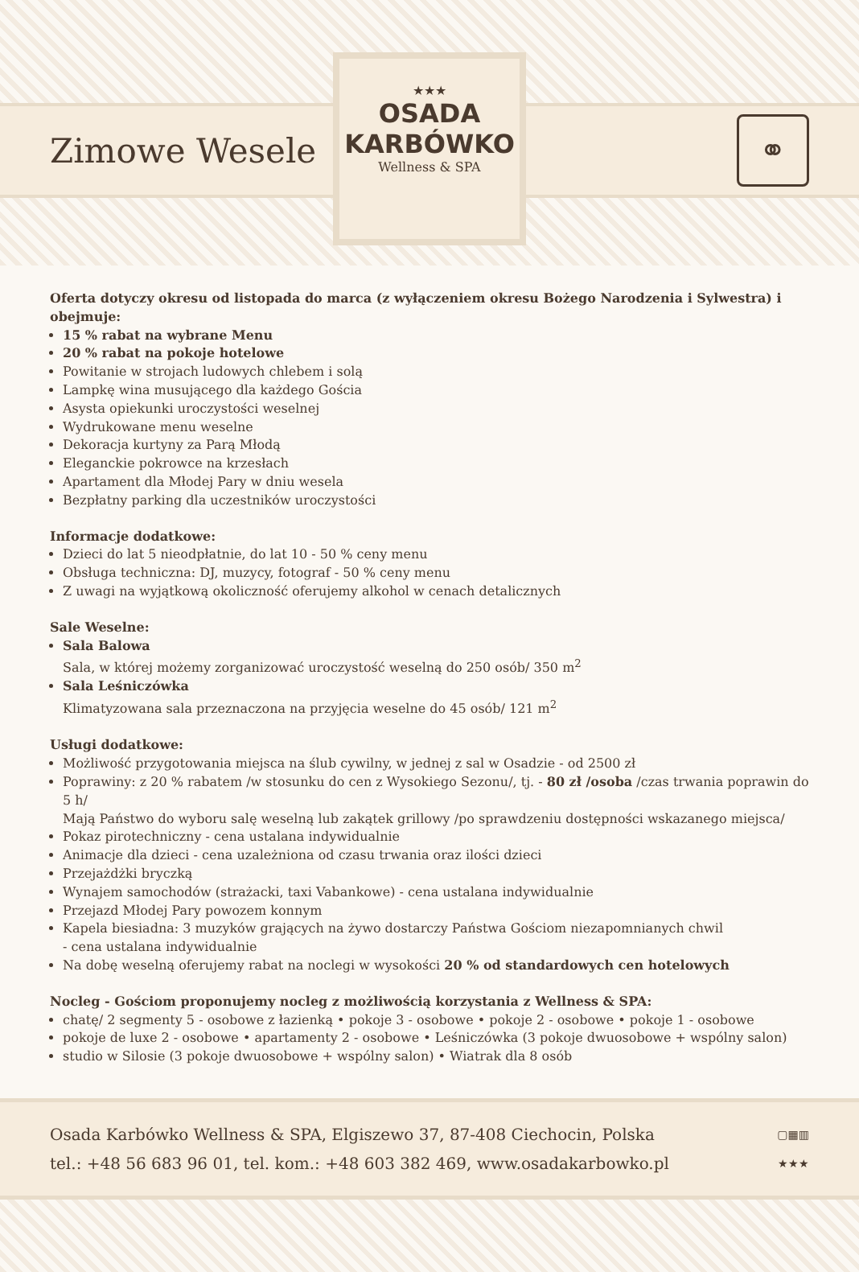Zimowe Wesele
⚭
★★★
OSADA
KARBÓWKO
Wellness & SPA
Oferta dotyczy okresu od listopada do marca (z wyłączeniem okresu Bożego Narodzenia i Sylwestra) i obejmuje:
15 % rabat na wybrane Menu
20 % rabat na pokoje hotelowe
Powitanie w strojach ludowych chlebem i solą
Lampkę wina musującego dla każdego Gościa
Asysta opiekunki uroczystości weselnej
Wydrukowane menu weselne
Dekoracja kurtyny za Parą Młodą
Eleganckie pokrowce na krzesłach
Apartament dla Młodej Pary w dniu wesela
Bezpłatny parking dla uczestników uroczystości
Informacje dodatkowe:
Dzieci do lat 5 nieodpłatnie, do lat 10 - 50 % ceny menu
Obsługa techniczna: DJ, muzycy, fotograf - 50 % ceny menu
Z uwagi na wyjątkową okoliczność oferujemy alkohol w cenach detalicznych
Sale Weselne:
Sala Balowa
Sala, w której możemy zorganizować uroczystość weselną do 250 osób/ 350 m<sup>2</sup>
Sala Leśniczówka
Klimatyzowana sala przeznaczona na przyjęcia weselne do 45 osób/ 121 m<sup>2</sup>
Usługi dodatkowe:
Możliwość przygotowania miejsca na ślub cywilny, w jednej z sal w Osadzie - od 2500 zł
Poprawiny: z 20 % rabatem /w stosunku do cen z Wysokiego Sezonu/, tj. - 80 zł /osoba /czas trwania poprawin do 5 h/
Mają Państwo do wyboru salę weselną lub zakątek grillowy /po sprawdzeniu dostępności wskazanego miejsca/
Pokaz pirotechniczny - cena ustalana indywidualnie
Animacje dla dzieci - cena uzależniona od czasu trwania oraz ilości dzieci
Przejażdżki bryczką
Wynajem samochodów (strażacki, taxi Vabankowe) - cena ustalana indywidualnie
Przejazd Młodej Pary powozem konnym
Kapela biesiadna: 3 muzyków grających na żywo dostarczy Państwa Gościom niezapomnianych chwil
- cena ustalana indywidualnie
Na dobę weselną oferujemy rabat na noclegi w wysokości 20 % od standardowych cen hotelowych
Nocleg - Gościom proponujemy nocleg z możliwością korzystania z Wellness & SPA:
chatę/ 2 segmenty 5 - osobowe z łazienką • pokoje 3 - osobowe • pokoje 2 - osobowe • pokoje 1 - osobowe
pokoje de luxe 2 - osobowe • apartamenty 2 - osobowe • Leśniczówka (3 pokoje dwuosobowe + wspólny salon)
studio w Silosie (3 pokoje dwuosobowe + wspólny salon) • Wiatrak dla 8 osób
Osada Karbówko Wellness & SPA, Elgiszewo 37, 87-408 Ciechocin, Polska
tel.: +48 56 683 96 01, tel. kom.: +48 603 382 469, www.osadakarbowko.pl
▢▦▥
★★★